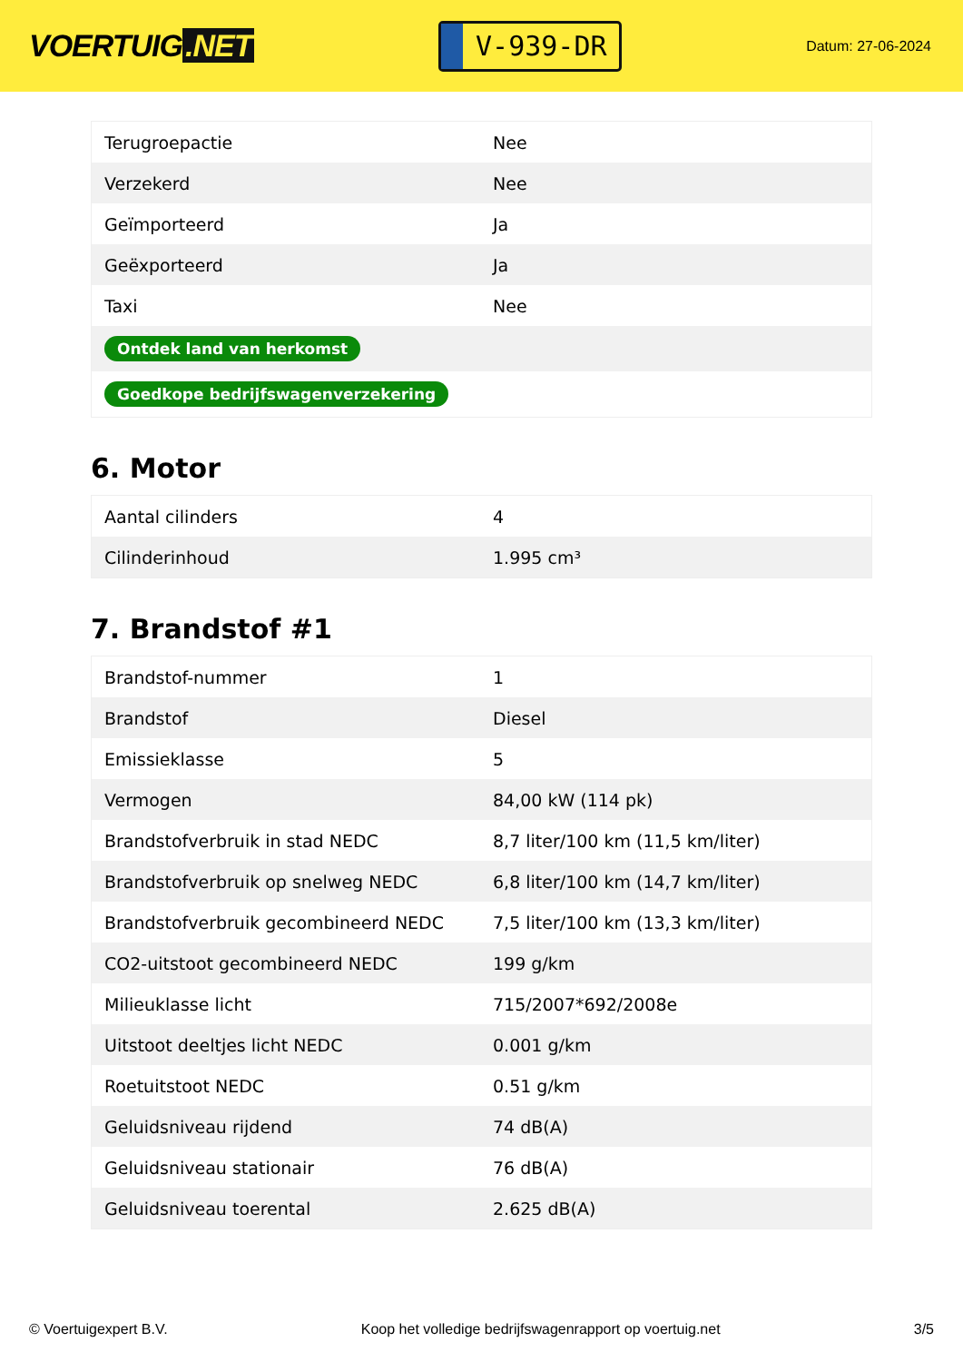VOERTUIG.NET
V-939-DR
Datum: 27-06-2024
| Terugroepactie | Nee |
| Verzekerd | Nee |
| Geïmporteerd | Ja |
| Geëxporteerd | Ja |
| Taxi | Nee |
| Ontdek land van herkomst | |
| Goedkope bedrijfswagenverzekering | |
6. Motor
| Aantal cilinders | 4 |
| Cilinderinhoud | 1.995 cm³ |
7. Brandstof #1
| Brandstof-nummer | 1 |
| Brandstof | Diesel |
| Emissieklasse | 5 |
| Vermogen | 84,00 kW (114 pk) |
| Brandstofverbruik in stad NEDC | 8,7 liter/100 km (11,5 km/liter) |
| Brandstofverbruik op snelweg NEDC | 6,8 liter/100 km (14,7 km/liter) |
| Brandstofverbruik gecombineerd NEDC | 7,5 liter/100 km (13,3 km/liter) |
| CO2-uitstoot gecombineerd NEDC | 199 g/km |
| Milieuklasse licht | 715/2007*692/2008e |
| Uitstoot deeltjes licht NEDC | 0.001 g/km |
| Roetuitstoot NEDC | 0.51 g/km |
| Geluidsniveau rijdend | 74 dB(A) |
| Geluidsniveau stationair | 76 dB(A) |
| Geluidsniveau toerental | 2.625 dB(A) |
© Voertuigexpert B.V. Koop het volledige bedrijfswagenrapport op voertuig.net 3/5